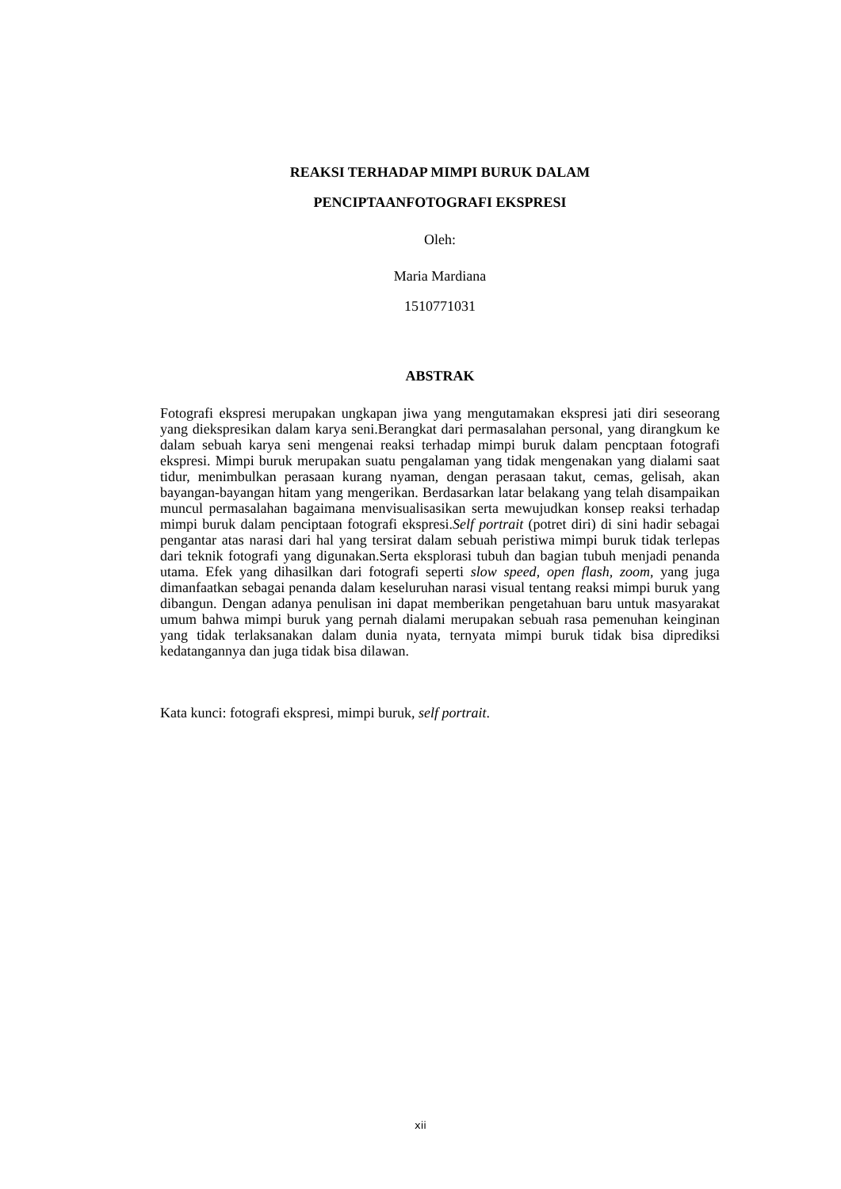REAKSI TERHADAP MIMPI BURUK DALAM
PENCIPTAANFOTOGRAFI EKSPRESI
Oleh:
Maria Mardiana
1510771031
ABSTRAK
Fotografi ekspresi merupakan ungkapan jiwa yang mengutamakan ekspresi jati diri seseorang yang diekspresikan dalam karya seni.Berangkat dari permasalahan personal, yang dirangkum ke dalam sebuah karya seni mengenai reaksi terhadap mimpi buruk dalam pencptaan fotografi ekspresi. Mimpi buruk merupakan suatu pengalaman yang tidak mengenakan yang dialami saat tidur, menimbulkan perasaan kurang nyaman, dengan perasaan takut, cemas, gelisah, akan bayangan-bayangan hitam yang mengerikan. Berdasarkan latar belakang yang telah disampaikan muncul permasalahan bagaimana menvisualisasikan serta mewujudkan konsep reaksi terhadap mimpi buruk dalam penciptaan fotografi ekspresi.Self portrait (potret diri) di sini hadir sebagai pengantar atas narasi dari hal yang tersirat dalam sebuah peristiwa mimpi buruk tidak terlepas dari teknik fotografi yang digunakan.Serta eksplorasi tubuh dan bagian tubuh menjadi penanda utama. Efek yang dihasilkan dari fotografi seperti slow speed, open flash, zoom, yang juga dimanfaatkan sebagai penanda dalam keseluruhan narasi visual tentang reaksi mimpi buruk yang dibangun. Dengan adanya penulisan ini dapat memberikan pengetahuan baru untuk masyarakat umum bahwa mimpi buruk yang pernah dialami merupakan sebuah rasa pemenuhan keinginan yang tidak terlaksanakan dalam dunia nyata, ternyata mimpi buruk tidak bisa diprediksi kedatangannya dan juga tidak bisa dilawan.
Kata kunci: fotografi ekspresi, mimpi buruk, self portrait.
xii